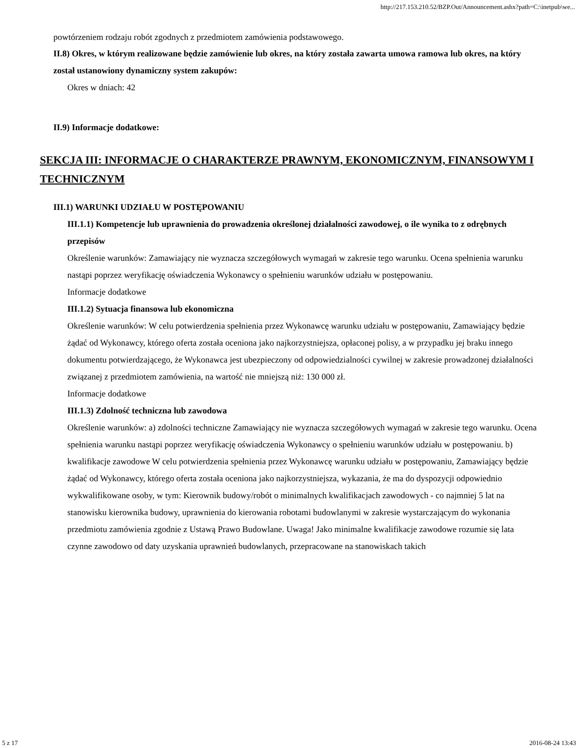http://217.153.210.52/BZP.Out/Announcement.ashx?path=C:\inetpub\we...
powtórzeniem rodzaju robót zgodnych z przedmiotem zamówienia podstawowego.
II.8) Okres, w którym realizowane będzie zamówienie lub okres, na który została zawarta umowa ramowa lub okres, na który został ustanowiony dynamiczny system zakupów:
Okres w dniach: 42
II.9) Informacje dodatkowe:
SEKCJA III: INFORMACJE O CHARAKTERZE PRAWNYM, EKONOMICZNYM, FINANSOWYM I TECHNICZNYM
III.1) WARUNKI UDZIAŁU W POSTĘPOWANIU
III.1.1) Kompetencje lub uprawnienia do prowadzenia określonej działalności zawodowej, o ile wynika to z odrębnych przepisów
Określenie warunków: Zamawiający nie wyznacza szczegółowych wymagań w zakresie tego warunku. Ocena spełnienia warunku nastąpi poprzez weryfikację oświadczenia Wykonawcy o spełnieniu warunków udziału w postępowaniu.
Informacje dodatkowe
III.1.2) Sytuacja finansowa lub ekonomiczna
Określenie warunków: W celu potwierdzenia spełnienia przez Wykonawcę warunku udziału w postępowaniu, Zamawiający będzie żądać od Wykonawcy, którego oferta została oceniona jako najkorzystniejsza, opłaconej polisy, a w przypadku jej braku innego dokumentu potwierdzającego, że Wykonawca jest ubezpieczony od odpowiedzialności cywilnej w zakresie prowadzonej działalności związanej z przedmiotem zamówienia, na wartość nie mniejszą niż: 130 000 zł.
Informacje dodatkowe
III.1.3) Zdolność techniczna lub zawodowa
Określenie warunków: a) zdolności techniczne Zamawiający nie wyznacza szczegółowych wymagań w zakresie tego warunku. Ocena spełnienia warunku nastąpi poprzez weryfikację oświadczenia Wykonawcy o spełnieniu warunków udziału w postępowaniu. b) kwalifikacje zawodowe W celu potwierdzenia spełnienia przez Wykonawcę warunku udziału w postępowaniu, Zamawiający będzie żądać od Wykonawcy, którego oferta została oceniona jako najkorzystniejsza, wykazania, że ma do dyspozycji odpowiednio wykwalifikowane osoby, w tym: Kierownik budowy/robót o minimalnych kwalifikacjach zawodowych - co najmniej 5 lat na stanowisku kierownika budowy, uprawnienia do kierowania robotami budowlanymi w zakresie wystarczającym do wykonania przedmiotu zamówienia zgodnie z Ustawą Prawo Budowlane. Uwaga! Jako minimalne kwalifikacje zawodowe rozumie się lata czynne zawodowo od daty uzyskania uprawnień budowlanych, przepracowane na stanowiskach takich
5 z 17 2016-08-24 13:43